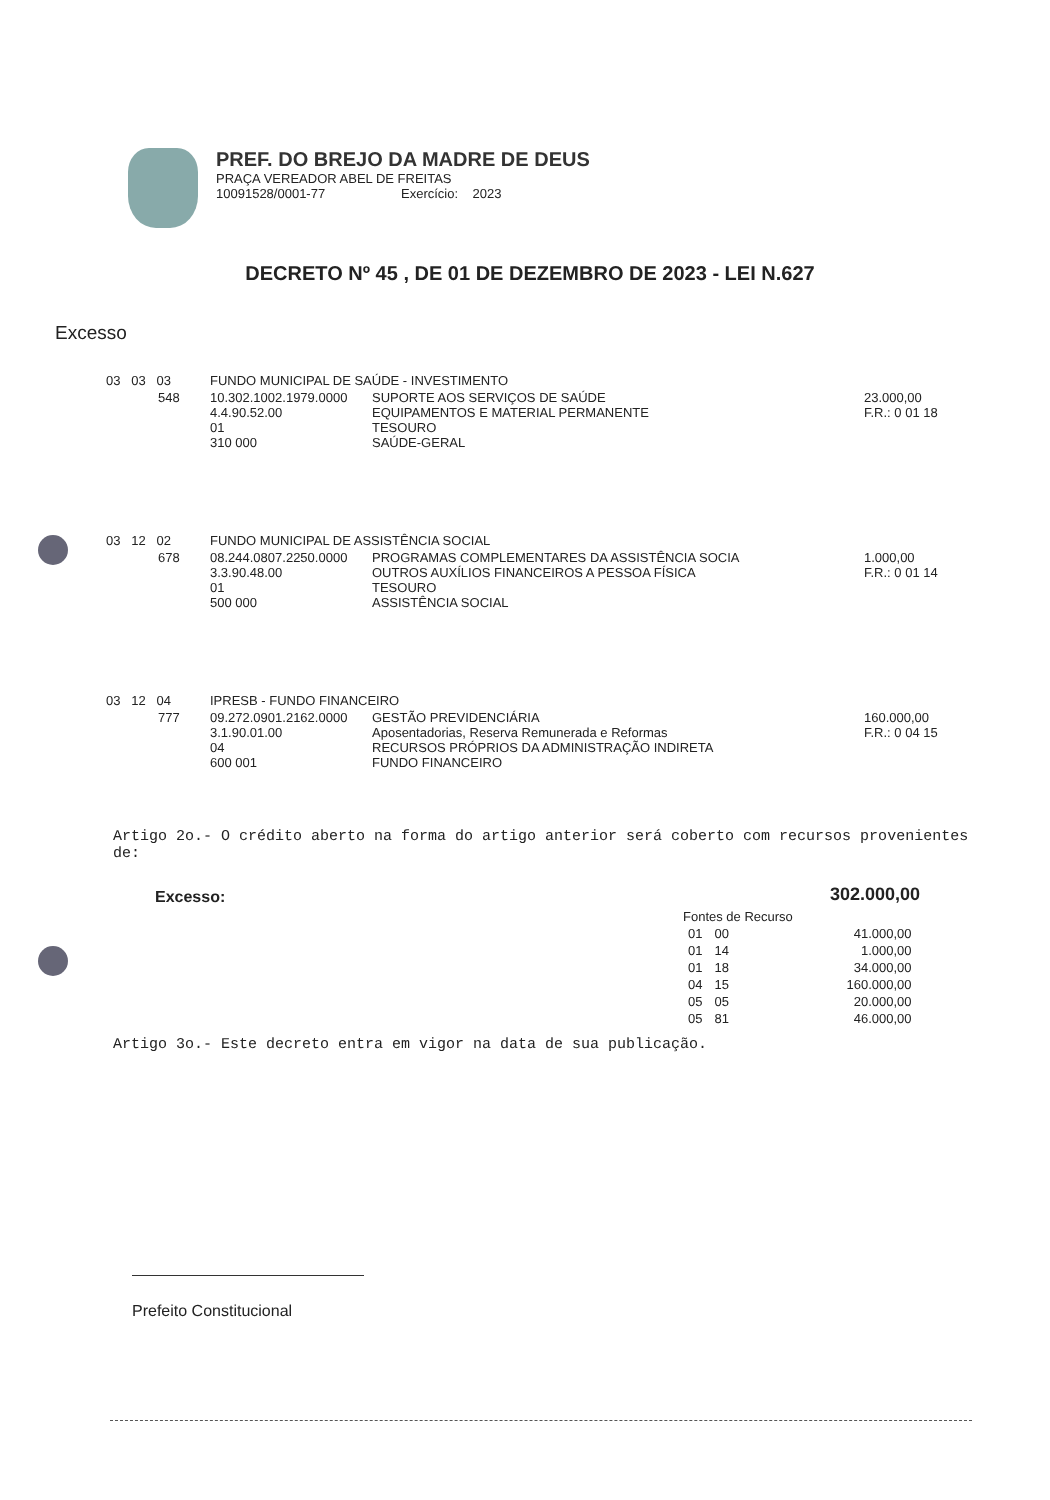PREF. DO BREJO DA MADRE DE DEUS
PRAÇA VEREADOR ABEL DE FREITAS
10091528/0001-77 Exercício: 2023
DECRETO Nº 45 , DE 01 DE DEZEMBRO DE 2023 - LEI N.627
Excesso
| 03 03 03 | | FUNDO MUNICIPAL DE SAÚDE - INVESTIMENTO | | |
| | 548 | 10.302.1002.1979.0000 4.4.90.52.00 01 310 000 | SUPORTE AOS SERVIÇOS DE SAÚDE EQUIPAMENTOS E MATERIAL PERMANENTE TESOURO SAÚDE-GERAL | 23.000,00 F.R.: 0 01 18 |
| 03 12 02 | | FUNDO MUNICIPAL DE ASSISTÊNCIA SOCIAL | | |
| | 678 | 08.244.0807.2250.0000 3.3.90.48.00 01 500 000 | PROGRAMAS COMPLEMENTARES DA ASSISTÊNCIA SOCIA OUTROS AUXÍLIOS FINANCEIROS A PESSOA FÍSICA TESOURO ASSISTÊNCIA SOCIAL | 1.000,00 F.R.: 0 01 14 |
| 03 12 04 | | IPRESB - FUNDO FINANCEIRO | | |
| | 777 | 09.272.0901.2162.0000 3.1.90.01.00 04 600 001 | GESTÃO PREVIDENCIÁRIA Aposentadorias, Reserva Remunerada e Reformas RECURSOS PRÓPRIOS DA ADMINISTRAÇÃO INDIRETA FUNDO FINANCEIRO | 160.000,00 F.R.: 0 04 15 |
Artigo 2o.- O crédito aberto na forma do artigo anterior será coberto com recursos provenientes de:
Excesso: 302.000,00
| Fontes de Recurso | | |
| --- | --- | --- |
| 01 | 00 | 41.000,00 |
| 01 | 14 | 1.000,00 |
| 01 | 18 | 34.000,00 |
| 04 | 15 | 160.000,00 |
| 05 | 05 | 20.000,00 |
| 05 | 81 | 46.000,00 |
Artigo 3o.- Este decreto entra em vigor na data de sua publicação.
Prefeito Constitucional